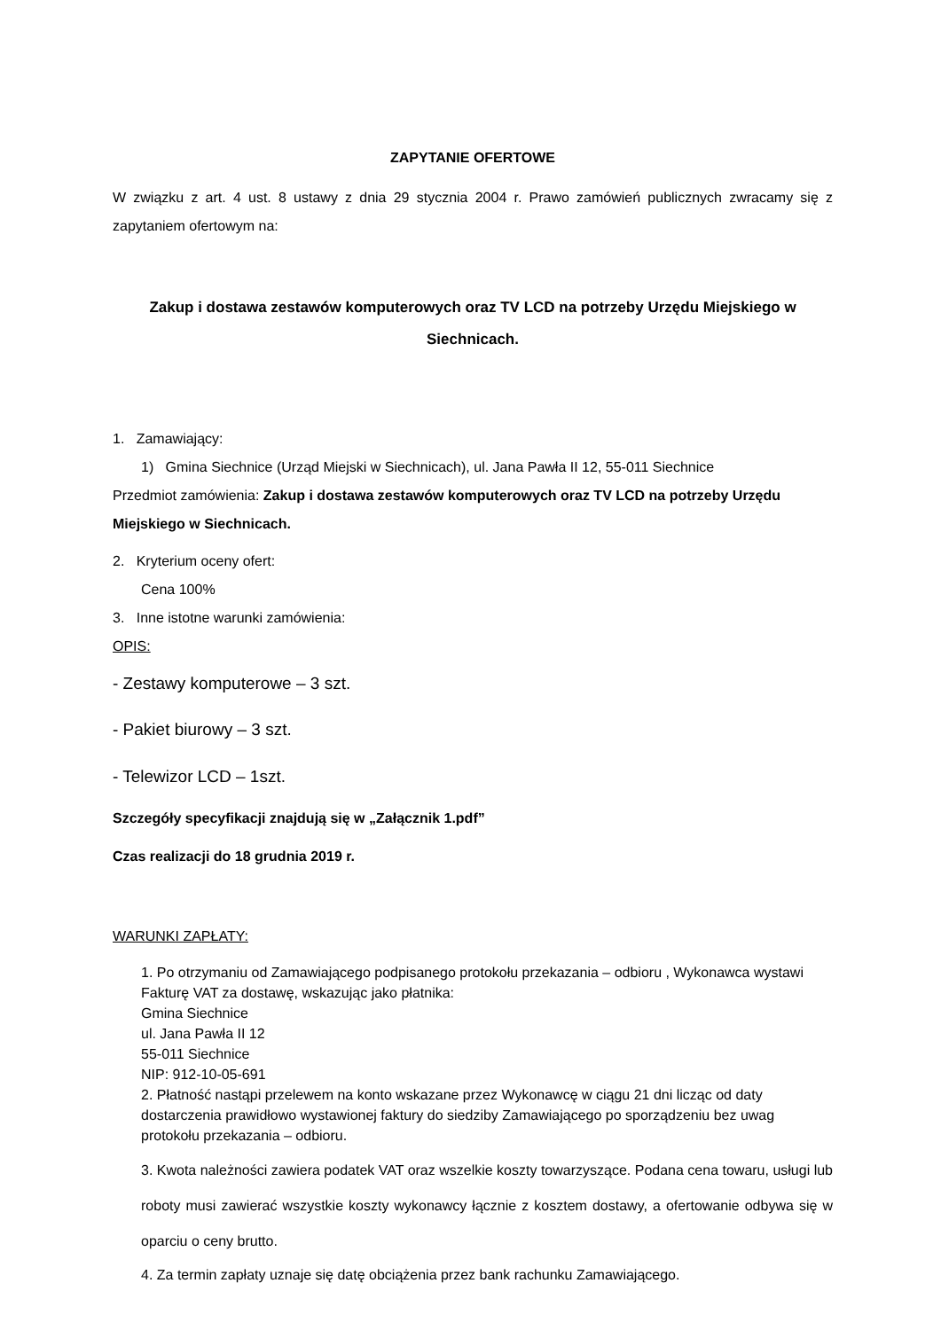ZAPYTANIE OFERTOWE
W związku z art. 4 ust. 8 ustawy z dnia 29 stycznia 2004 r. Prawo zamówień publicznych zwracamy się z zapytaniem ofertowym na:
Zakup i dostawa zestawów komputerowych oraz TV LCD na potrzeby Urzędu Miejskiego w Siechnicach.
1. Zamawiający:
1) Gmina Siechnice (Urząd Miejski w Siechnicach), ul. Jana Pawła II 12, 55-011 Siechnice
Przedmiot zamówienia: Zakup i dostawa zestawów komputerowych oraz TV LCD na potrzeby Urzędu Miejskiego w Siechnicach.
2. Kryterium oceny ofert:
Cena 100%
3. Inne istotne warunki zamówienia:
OPIS:
- Zestawy komputerowe – 3 szt.
- Pakiet biurowy – 3 szt.
- Telewizor LCD – 1szt.
Szczegóły specyfikacji znajdują się w „Załącznik 1.pdf”
Czas realizacji do 18 grudnia 2019 r.
WARUNKI ZAPŁATY:
1. Po otrzymaniu od Zamawiającego podpisanego protokołu przekazania – odbioru , Wykonawca wystawi Fakturę VAT za dostawę, wskazując jako płatnika:
Gmina Siechnice
ul. Jana Pawła II 12
55-011 Siechnice
NIP: 912-10-05-691
2. Płatność nastąpi przelewem na konto wskazane przez Wykonawcę w ciągu 21 dni licząc od daty dostarczenia prawidłowo wystawionej faktury do siedziby Zamawiającego po sporządzeniu bez uwag protokołu przekazania – odbioru.
3. Kwota należności zawiera podatek VAT oraz wszelkie koszty towarzyszące. Podana cena towaru, usługi lub roboty musi zawierać wszystkie koszty wykonawcy łącznie z kosztem dostawy, a ofertowanie odbywa się w oparciu o ceny brutto.
4. Za termin zapłaty uznaje się datę obciążenia przez bank rachunku Zamawiającego.